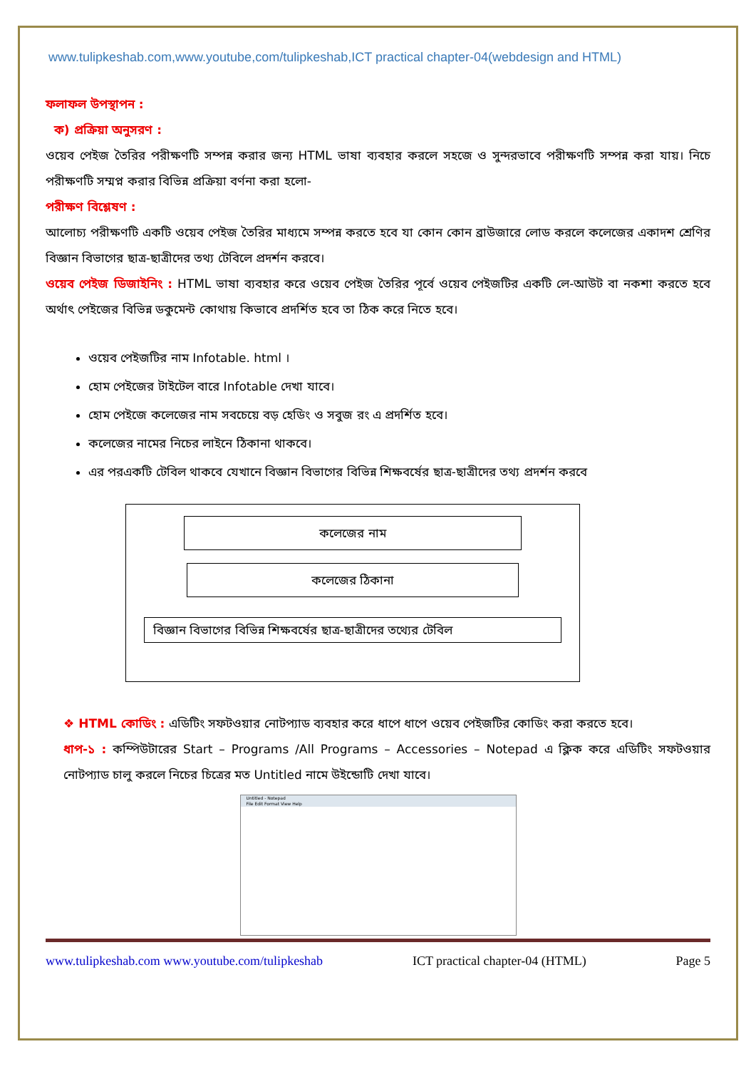www.tulipkeshab.com,www.youtube,com/tulipkeshab,ICT practical chapter-04(webdesign and HTML)
ফলাফল উপস্থাপন :
ক) প্রক্রিয়া অনুসরণ :
ওয়েব পেইজ তৈরির পরীক্ষণটি সম্পন্ন করার জন্য HTML ভাষা ব্যবহার করলে সহজে ও সুন্দরভাবে পরীক্ষণটি সম্পন্ন করা যায়। নিচে পরীক্ষণটি সম্মপ্ন করার বিভিন্ন প্রক্রিয়া বর্ণনা করা হলো-
পরীক্ষণ বিশ্লেষণ :
আলোচ্য পরীক্ষণটি একটি ওয়েব পেইজ তৈরির মাধ্যমে সম্পন্ন করতে হবে যা কোন কোন ব্রাউজারে লোড করলে কলেজের একাদশ শ্রেণির বিজ্ঞান বিভাগের ছাত্র-ছাত্রীদের তথ্য টেবিলে প্রদর্শন করবে।
ওয়েব পেইজ ডিজাইনিং : HTML ভাষা ব্যবহার করে ওয়েব পেইজ তৈরির পূর্বে ওয়েব পেইজটির একটি লে-আউট বা নকশা করতে হবে অর্থাৎ পেইজের বিভিন্ন ডকুমেন্ট কোথায় কিভাবে প্রদর্শিত হবে তা ঠিক করে নিতে হবে।
ওয়েব পেইজটির নাম Infotable. html ।
হোম পেইজের টাইটেল বারে Infotable দেখা যাবে।
হোম পেইজে কলেজের নাম সবচেয়ে বড় হেডিং ও সবুজ রং এ প্রদর্শিত হবে।
কলেজের নামের নিচের লাইনে ঠিকানা থাকবে।
এর পরএকটি টেবিল থাকবে যেখানে বিজ্ঞান বিভাগের বিভিন্ন শিক্ষবর্ষের ছাত্র-ছাত্রীদের তথ্য প্রদর্শন করবে
কলেজের নাম
কলেজের ঠিকানা
বিজ্ঞান বিভাগের বিভিন্ন শিক্ষবর্ষের ছাত্র-ছাত্রীদের তথ্যের টেবিল
❖ HTML কোডিং : এডিটিং সফটওয়ার নোটপ্যাড ব্যবহার করে ধাপে ধাপে ওয়েব পেইজটির কোডিং করা করতে হবে।
ধাপ-১ : কম্পিউটারের Start – Programs /All Programs – Accessories – Notepad এ ক্লিক করে এডিটিং সফটওয়ার নোটপ্যাড চালু করলে নিচের চিত্রের মত Untitled নামে উইন্ডোটি দেখা যাবে।
Untitled - Notepad
File Edit Format View Help
www.tulipkeshab.com www.youtube.com/tulipkeshab ICT practical chapter-04 (HTML) Page 5